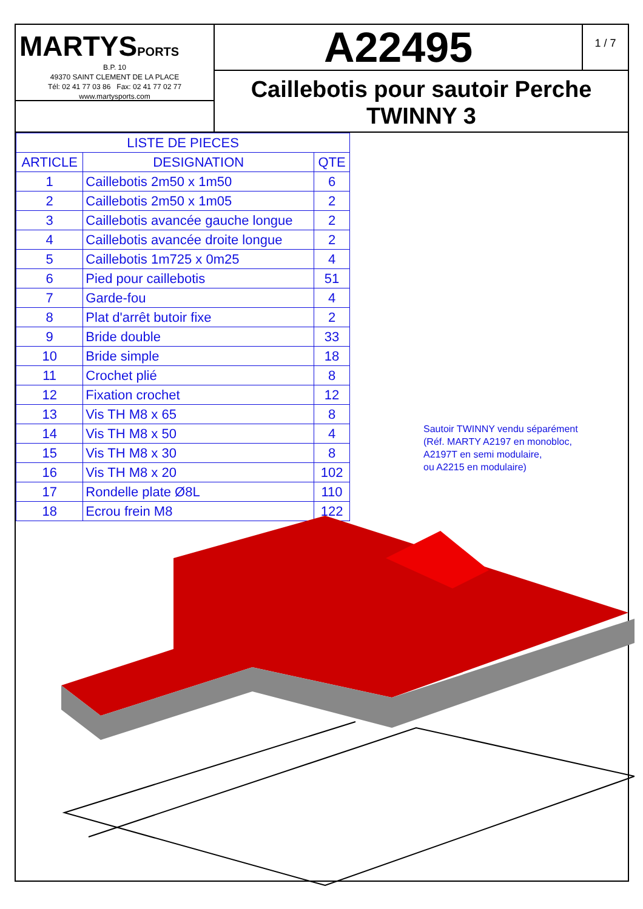MARTYSPORTS
B.P. 10
49370 SAINT CLEMENT DE LA PLACE
Tél: 02 41 77 03 86 Fax: 02 41 77 02 77
www.martysports.com
A22495
1 / 7
Caillebotis pour sautoir Perche
TWINNY 3
| LISTE DE PIECES | | |
| --- | --- | --- |
| ARTICLE | DESIGNATION | QTE |
| 1 | Caillebotis 2m50 x 1m50 | 6 |
| 2 | Caillebotis 2m50 x 1m05 | 2 |
| 3 | Caillebotis avancée gauche longue | 2 |
| 4 | Caillebotis avancée droite longue | 2 |
| 5 | Caillebotis 1m725 x 0m25 | 4 |
| 6 | Pied pour caillebotis | 51 |
| 7 | Garde-fou | 4 |
| 8 | Plat d'arrêt butoir fixe | 2 |
| 9 | Bride double | 33 |
| 10 | Bride simple | 18 |
| 11 | Crochet plié | 8 |
| 12 | Fixation crochet | 12 |
| 13 | Vis TH M8 x 65 | 8 |
| 14 | Vis TH M8 x 50 | 4 |
| 15 | Vis TH M8 x 30 | 8 |
| 16 | Vis TH M8 x 20 | 102 |
| 17 | Rondelle plate Ø8L | 110 |
| 18 | Ecrou frein M8 | 122 |
Sautoir TWINNY vendu séparément
(Réf. MARTY A2197 en monobloc,
A2197T en semi modulaire,
ou A2215 en modulaire)